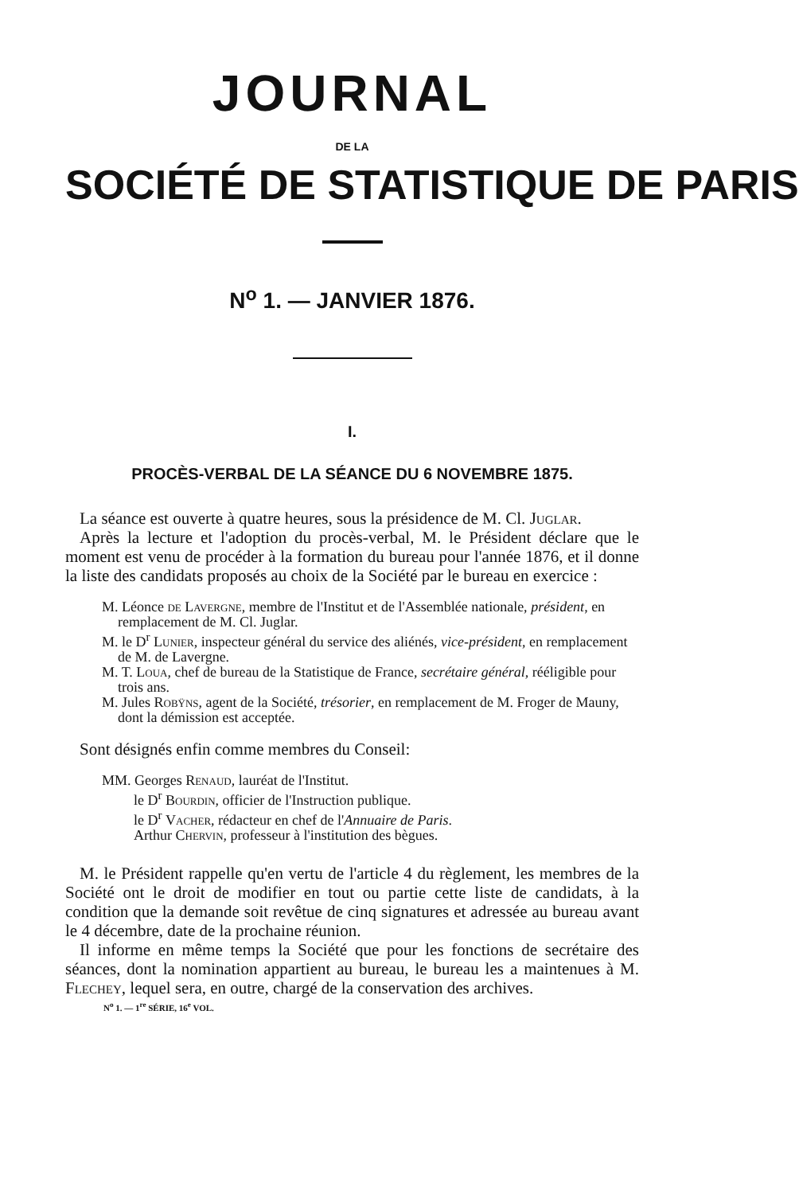JOURNAL
DE LA
SOCIÉTÉ DE STATISTIQUE DE PARIS
N<sup>o</sup> 1. — JANVIER 1876.
I.
PROCÈS-VERBAL DE LA SÉANCE DU 6 NOVEMBRE 1875.
La séance est ouverte à quatre heures, sous la présidence de M. Cl. Juglar.
Après la lecture et l'adoption du procès-verbal, M. le Président déclare que le moment est venu de procéder à la formation du bureau pour l'année 1876, et il donne la liste des candidats proposés au choix de la Société par le bureau en exercice :
M. Léonce de Lavergne, membre de l'Institut et de l'Assemblée nationale, président, en remplacement de M. Cl. Juglar.
M. le D<sup>r</sup> Lunier, inspecteur général du service des aliénés, vice-président, en remplacement de M. de Lavergne.
M. T. Loua, chef de bureau de la Statistique de France, secrétaire général, rééligible pour trois ans.
M. Jules Robÿns, agent de la Société, trésorier, en remplacement de M. Froger de Mauny, dont la démission est acceptée.
Sont désignés enfin comme membres du Conseil:
MM. Georges Renaud, lauréat de l'Institut.
le D<sup>r</sup> Bourdin, officier de l'Instruction publique.
le D<sup>r</sup> Vacher, rédacteur en chef de l'Annuaire de Paris.
Arthur Chervin, professeur à l'institution des bègues.
M. le Président rappelle qu'en vertu de l'article 4 du règlement, les membres de la Société ont le droit de modifier en tout ou partie cette liste de candidats, à la condition que la demande soit revêtue de cinq signatures et adressée au bureau avant le 4 décembre, date de la prochaine réunion.
Il informe en même temps la Société que pour les fonctions de secrétaire des séances, dont la nomination appartient au bureau, le bureau les a maintenues à M. Flechey, lequel sera, en outre, chargé de la conservation des archives.
N<sup>o</sup> 1. — 1<sup>re</sup> SÉRIE, 16<sup>e</sup> VOL.